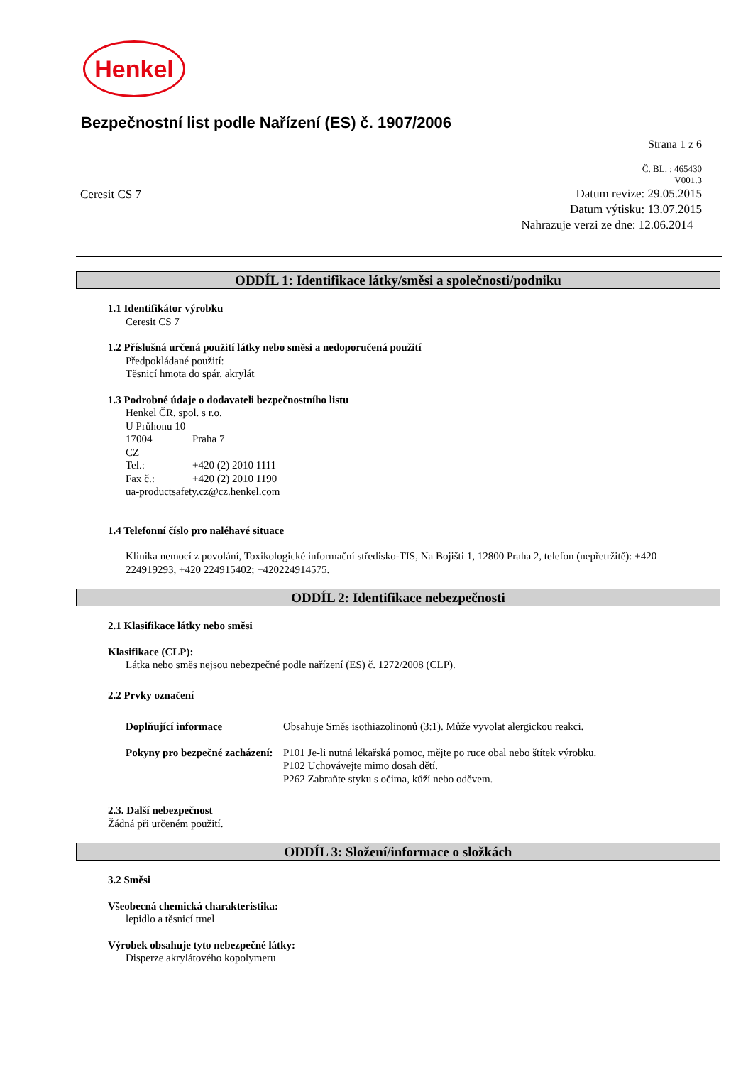Henkel
Bezpečnostní list podle Nařízení (ES) č. 1907/2006
Strana 1 z 6
Č. BL. : 465430
V001.3
Ceresit CS 7
Datum revize: 29.05.2015
Datum výtisku: 13.07.2015
Nahrazuje verzi ze dne: 12.06.2014
ODDÍL 1: Identifikace látky/směsi a společnosti/podniku
1.1 Identifikátor výrobku
Ceresit CS 7
1.2 Příslušná určená použití látky nebo směsi a nedoporučená použití
Předpokládané použití:
Těsnicí hmota do spár, akrylát
1.3 Podrobné údaje o dodavateli bezpečnostního listu
Henkel ČR, spol. s r.o.
U Průhonu 10
17004 Praha 7
CZ
Tel.: +420 (2) 2010 1111
Fax č.: +420 (2) 2010 1190
ua-productsafety.cz@cz.henkel.com
1.4 Telefonní číslo pro naléhavé situace
Klinika nemocí z povolání, Toxikologické informační středisko-TIS, Na Bojišti 1, 12800 Praha 2, telefon (nepřetržitě): +420 224919293, +420 224915402; +420224914575.
ODDÍL 2: Identifikace nebezpečnosti
2.1 Klasifikace látky nebo směsi
Klasifikace (CLP):
Látka nebo směs nejsou nebezpečné podle nařízení (ES) č. 1272/2008 (CLP).
2.2 Prvky označení
Doplňující informace Obsahuje Směs isothiazolinonů (3:1). Může vyvolat alergickou reakci.
Pokyny pro bezpečné zacházení: P101 Je-li nutná lékařská pomoc, mějte po ruce obal nebo štítek výrobku.
P102 Uchovávejte mimo dosah dětí.
P262 Zabraňte styku s očima, kůží nebo oděvem.
2.3. Další nebezpečnost
Žádná při určeném použití.
ODDÍL 3: Složení/informace o složkách
3.2 Směsi
Všeobecná chemická charakteristika:
lepidlo a těsnicí tmel
Výrobek obsahuje tyto nebezpečné látky:
Disperze akrylátového kopolymeru